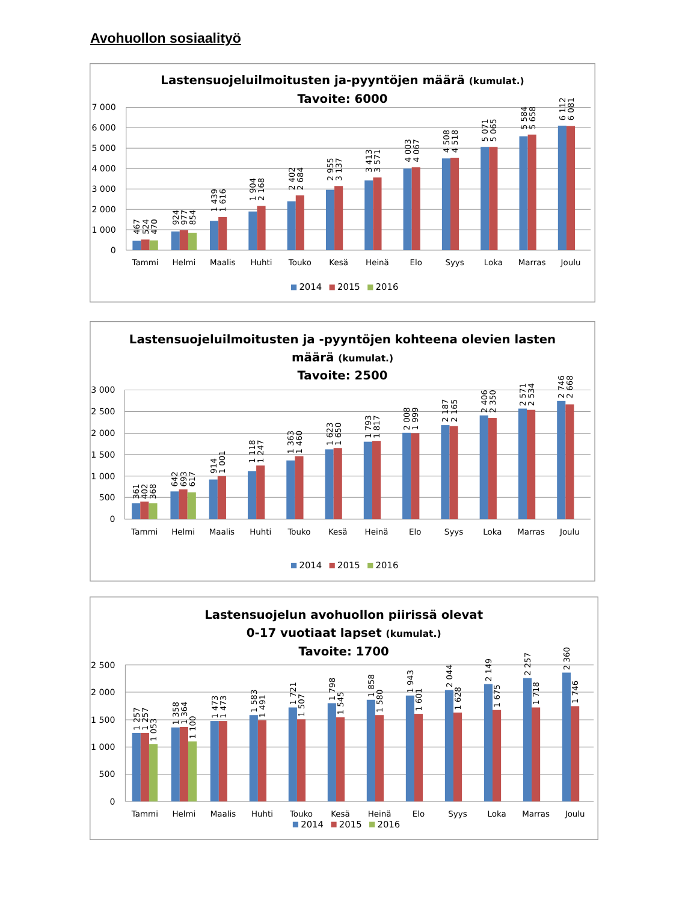Avohuollon sosiaalityö
Lastensuojeluilmoitusten ja-pyyntöjen määrä (kumulat.)
Tavoite: 6000
7 000
6 000
5 000
4 000
3 000
2 000
1 000
0
467
524
470
924
977
854
1 439
1 616
1 904
2 168
2 402
2 684
2 955
3 137
3 413
3 571
4 003
4 067
4 508
4 518
5 071
5 065
5 584
5 658
6 112
6 081
Tammi
Helmi
Maalis
Huhti
Touko
Kesä
Heinä
Elo
Syys
Loka
Marras
Joulu
2014
2015
2016
Lastensuojeluilmoitusten ja -pyyntöjen kohteena olevien lasten
määrä (kumulat.)
Tavoite: 2500
3 000
2 500
2 000
1 500
1 000
500
0
361
402
368
642
693
617
914
1 001
1 118
1 247
1 363
1 460
1 623
1 650
1 793
1 817
2 008
1 999
2 187
2 165
2 406
2 350
2 571
2 534
2 746
2 668
Tammi
Helmi
Maalis
Huhti
Touko
Kesä
Heinä
Elo
Syys
Loka
Marras
Joulu
2014
2015
2016
Lastensuojelun avohuollon piirissä olevat
0-17 vuotiaat lapset (kumulat.)
Tavoite: 1700
2 500
2 000
1 500
1 000
500
0
1 257
1 257
1 053
1 358
1 364
1 100
1 473
1 473
1 583
1 491
1 721
1 507
1 798
1 545
1 858
1 580
1 943
1 601
2 044
1 628
2 149
1 675
2 257
1 718
2 360
1 746
Tammi
Helmi
Maalis
Huhti
Touko
Kesä
Heinä
Elo
Syys
Loka
Marras
Joulu
2014
2015
2016